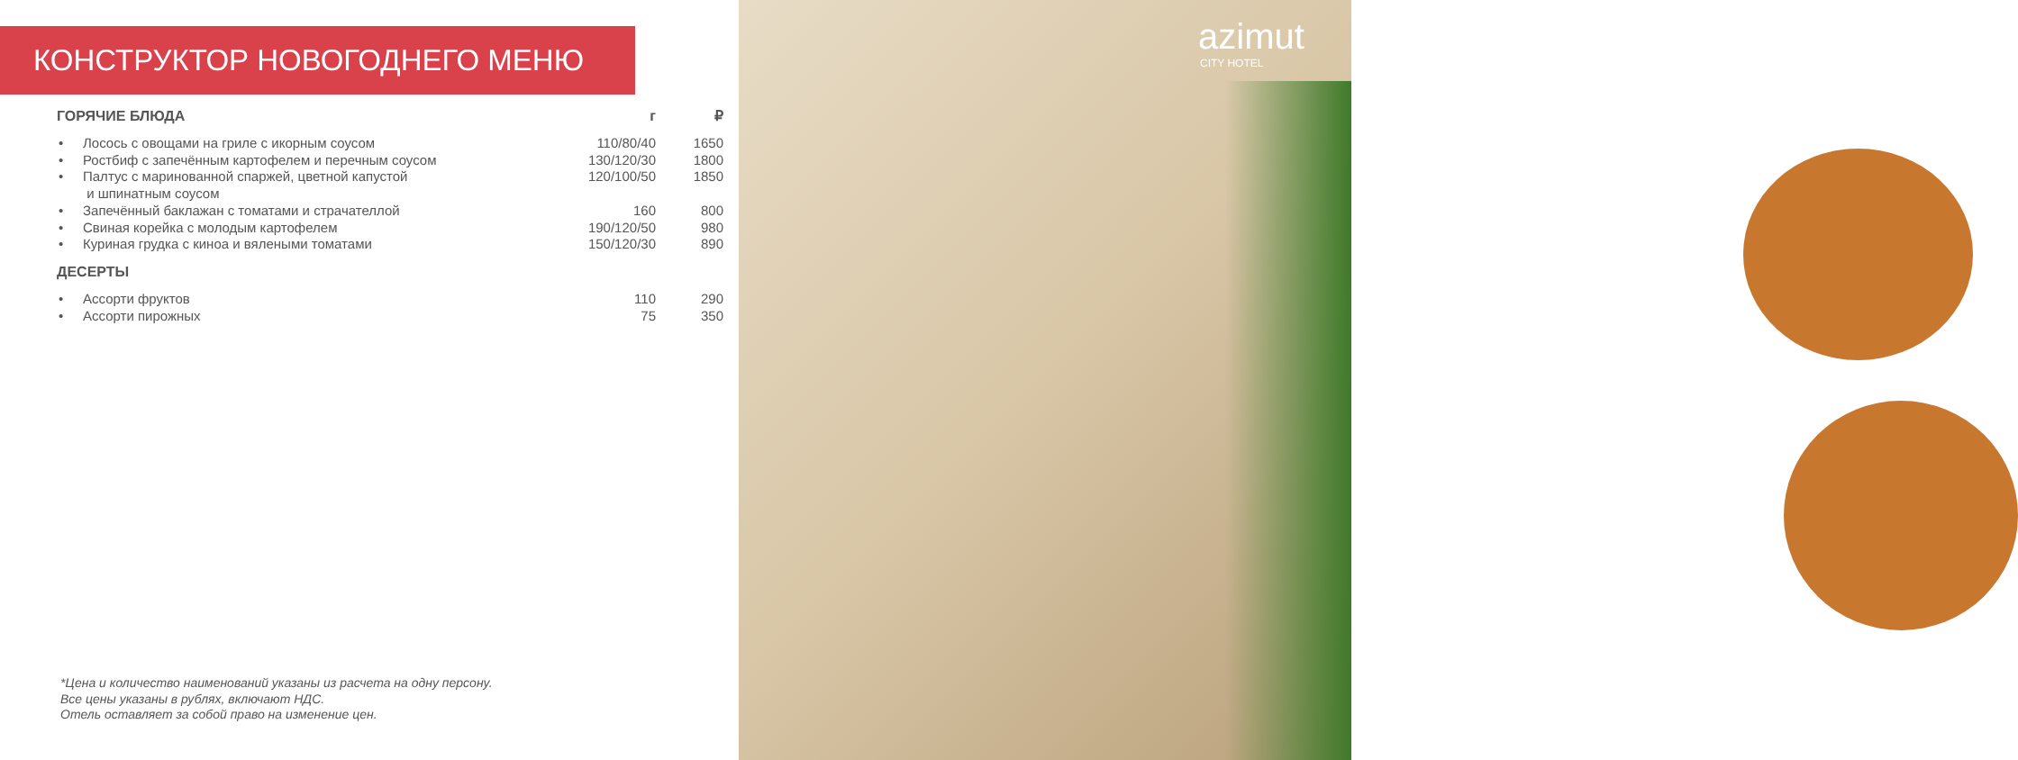azimut
CITY HOTEL
КОНСТРУКТОР НОВОГОДНЕГО МЕНЮ
| ГОРЯЧИЕ БЛЮДА | | г | ₽ |
| --- | --- | --- | --- |
| • | Лосось с овощами на гриле с икорным соусом | 110/80/40 | 1650 |
| • | Ростбиф с запечённым картофелем и перечным соусом | 130/120/30 | 1800 |
| • | Палтус с маринованной спаржей, цветной капустой и шпинатным соусом | 120/100/50 | 1850 |
| • | Запечённый баклажан с томатами и страчателлой | 160 | 800 |
| • | Свиная корейка с молодым картофелем | 190/120/50 | 980 |
| • | Куриная грудка с киноа и вялеными томатами | 150/120/30 | 890 |
| ДЕСЕРТЫ | | | |
| • | Ассорти фруктов | 110 | 290 |
| • | Ассорти пирожных | 75 | 350 |
*Цена и количество наименований указаны из расчета на одну персону.
Все цены указаны в рублях, включают НДС.
Отель оставляет за собой право на изменение цен.